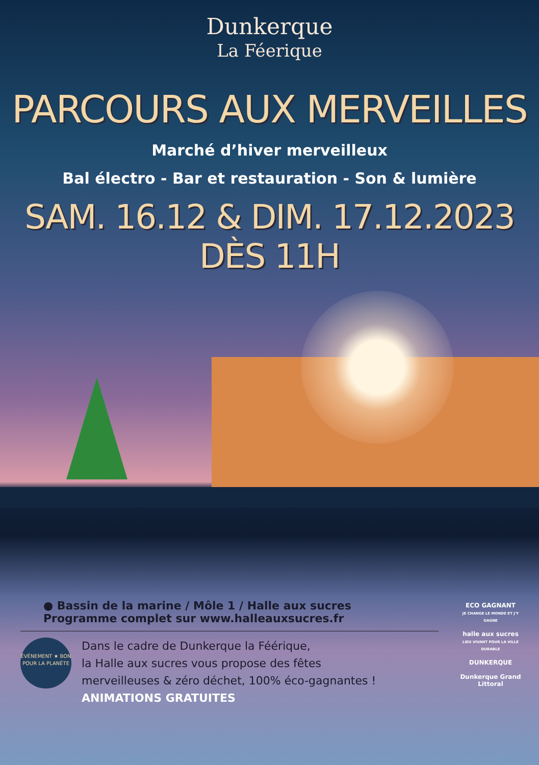Dunkerque
La Féerique
PARCOURS AUX MERVEILLES
Marché d’hiver merveilleux
Bal électro - Bar et restauration - Son & lumière
SAM. 16.12 & DIM. 17.12.2023 DÈS 11H
● Bassin de la marine / Môle 1 / Halle aux sucres
Programme complet sur www.halleauxsucres.fr
ÉVÉNEMENT ★ BON POUR LA PLANÈTE
Dans le cadre de Dunkerque la Féérique,
la Halle aux sucres vous propose des fêtes
merveilleuses & zéro déchet, 100% éco-gagnantes !
ANIMATIONS GRATUITES
ECO GAGNANT
JE CHANGE LE MONDE ET J'Y GAGNE
halle aux sucres
LIEU VIVANT POUR LA VILLE DURABLE
DUNKERQUE
Dunkerque Grand Littoral